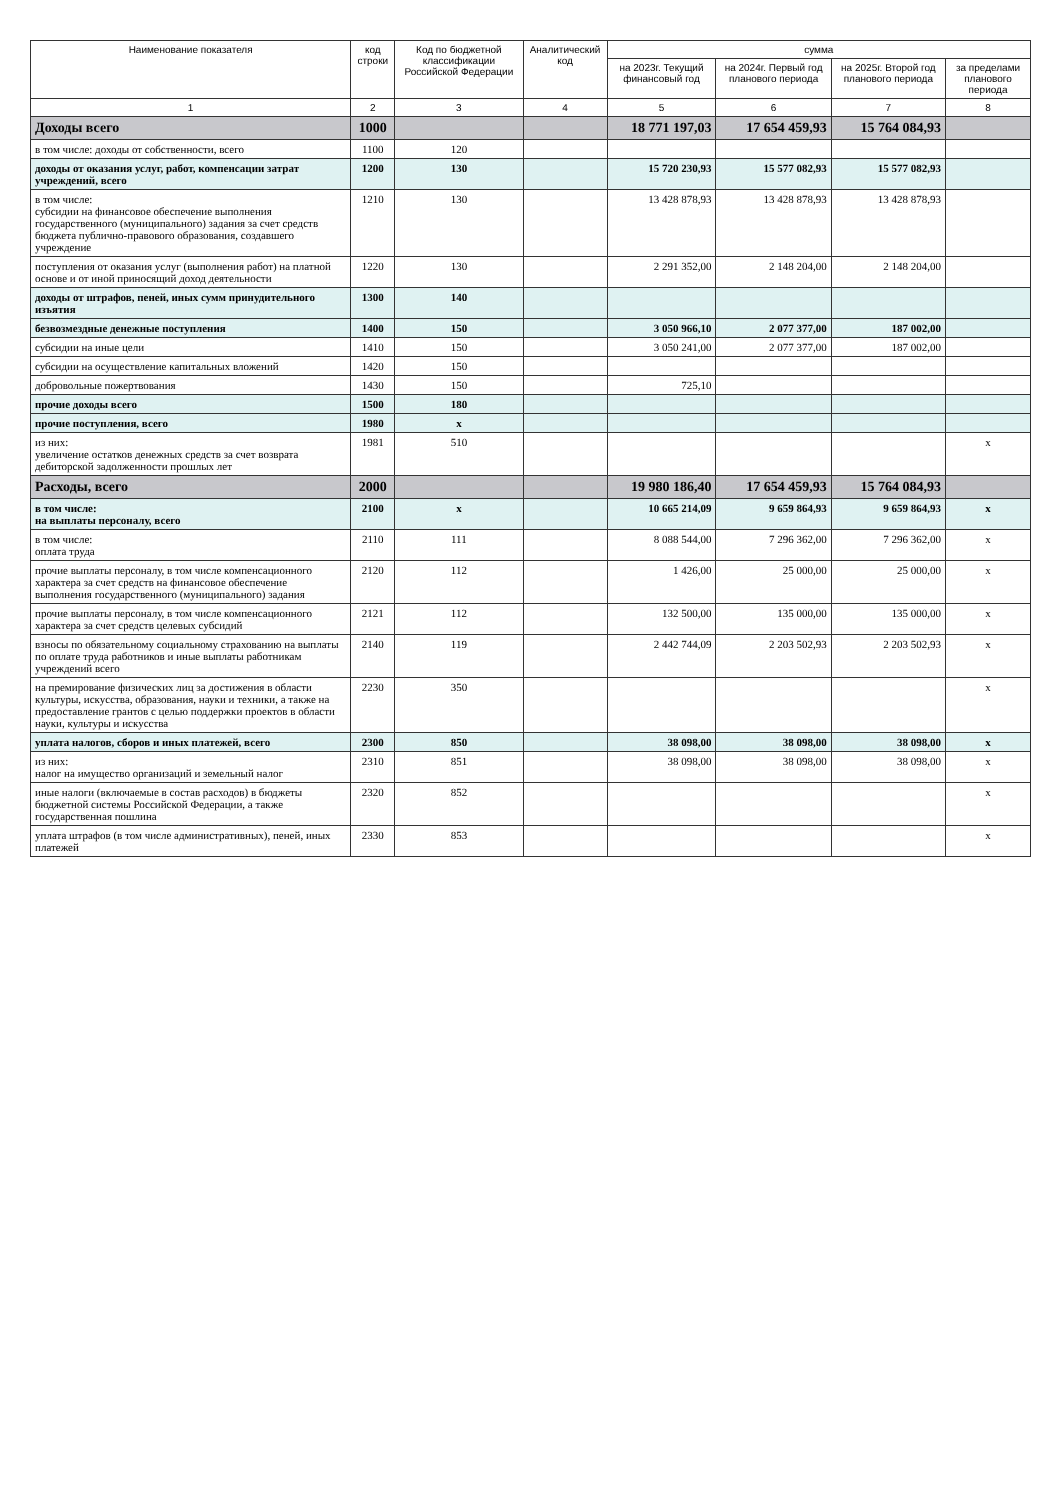| Наименование показателя | код строки | Код по бюджетной классификации Российской Федерации | Аналитический код | сумма | | | |
| --- | --- | --- | --- | --- | --- | --- | --- |
| | | | | на 2023г. Текущий финансовый год | на 2024г. Первый год планового периода | на 2025г. Второй год планового периода | за пределами планового периода |
| 1 | 2 | 3 | 4 | 5 | 6 | 7 | 8 |
| Доходы всего | 1000 | | | 18 771 197,03 | 17 654 459,93 | 15 764 084,93 | |
| в том числе: доходы от собственности, всего | 1100 | 120 | | | | | |
| доходы от оказания услуг, работ, компенсации затрат учреждений, всего | 1200 | 130 | | 15 720 230,93 | 15 577 082,93 | 15 577 082,93 | |
| в том числе: субсидии на финансовое обеспечение выполнения государственного (муниципального) задания за счет средств бюджета публично-правового образования, создавшего учреждение | 1210 | 130 | | 13 428 878,93 | 13 428 878,93 | 13 428 878,93 | |
| поступления от оказания услуг (выполнения работ) на платной основе и от иной приносящий доход деятельности | 1220 | 130 | | 2 291 352,00 | 2 148 204,00 | 2 148 204,00 | |
| доходы от штрафов, пеней, иных сумм принудительного изъятия | 1300 | 140 | | | | | |
| безвозмездные денежные поступления | 1400 | 150 | | 3 050 966,10 | 2 077 377,00 | 187 002,00 | |
| субсидии на иные цели | 1410 | 150 | | 3 050 241,00 | 2 077 377,00 | 187 002,00 | |
| субсидии на осуществление капитальных вложений | 1420 | 150 | | | | | |
| добровольные пожертвования | 1430 | 150 | | 725,10 | | | |
| прочие доходы всего | 1500 | 180 | | | | | |
| прочие поступления, всего | 1980 | x | | | | | |
| из них: увеличение остатков денежных средств за счет возврата дебиторской задолженности прошлых лет | 1981 | 510 | | | | | x |
| Расходы, всего | 2000 | | | 19 980 186,40 | 17 654 459,93 | 15 764 084,93 | |
| в том числе: на выплаты персоналу, всего | 2100 | x | | 10 665 214,09 | 9 659 864,93 | 9 659 864,93 | x |
| в том числе: оплата труда | 2110 | 111 | | 8 088 544,00 | 7 296 362,00 | 7 296 362,00 | x |
| прочие выплаты персоналу, в том числе компенсационного характера за счет средств на финансовое обеспечение выполнения государственного (муниципального) задания | 2120 | 112 | | 1 426,00 | 25 000,00 | 25 000,00 | x |
| прочие выплаты персоналу, в том числе компенсационного характера за счет средств целевых субсидий | 2121 | 112 | | 132 500,00 | 135 000,00 | 135 000,00 | x |
| взносы по обязательному социальному страхованию на выплаты по оплате труда работников и иные выплаты работникам учреждений всего | 2140 | 119 | | 2 442 744,09 | 2 203 502,93 | 2 203 502,93 | x |
| на премирование физических лиц за достижения в области культуры, искусства, образования, науки и техники, а также на предоставление грантов с целью поддержки проектов в области науки, культуры и искусства | 2230 | 350 | | | | | x |
| уплата налогов, сборов и иных платежей, всего | 2300 | 850 | | 38 098,00 | 38 098,00 | 38 098,00 | x |
| из них: налог на имущество организаций и земельный налог | 2310 | 851 | | 38 098,00 | 38 098,00 | 38 098,00 | x |
| иные налоги (включаемые в состав расходов) в бюджеты бюджетной системы Российской Федерации, а также государственная пошлина | 2320 | 852 | | | | | x |
| уплата штрафов (в том числе административных), пеней, иных платежей | 2330 | 853 | | | | | x |